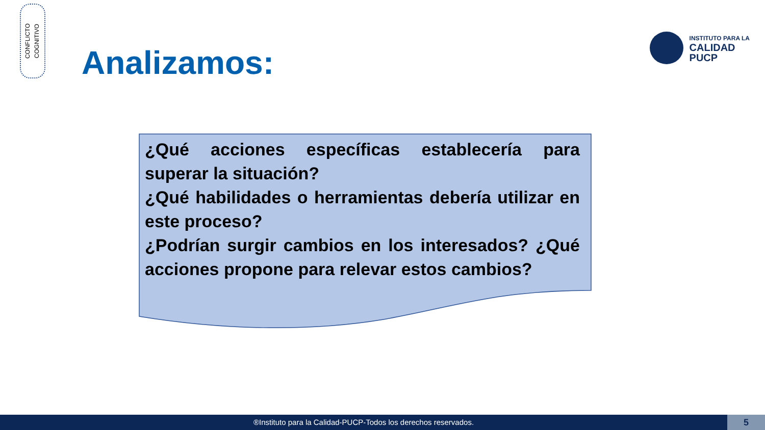CONFLICTO
COGNITIVO
Analizamos:
INSTITUTO PARA LA
CALIDAD
PUCP
¿Qué acciones específicas establecería para superar la situación?
¿Qué habilidades o herramientas debería utilizar en este proceso?
¿Podrían surgir cambios en los interesados? ¿Qué acciones propone para relevar estos cambios?
®Instituto para la Calidad-PUCP-Todos los derechos reservados. 5